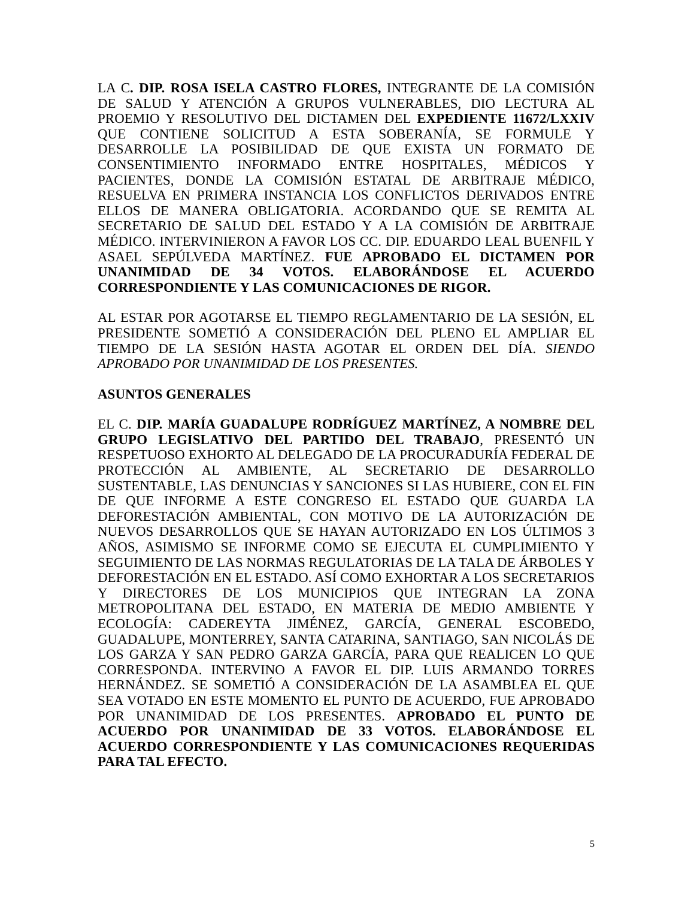LA C. DIP. ROSA ISELA CASTRO FLORES, INTEGRANTE DE LA COMISIÓN DE SALUD Y ATENCIÓN A GRUPOS VULNERABLES, DIO LECTURA AL PROEMIO Y RESOLUTIVO DEL DICTAMEN DEL EXPEDIENTE 11672/LXXIV QUE CONTIENE SOLICITUD A ESTA SOBERANÍA, SE FORMULE Y DESARROLLE LA POSIBILIDAD DE QUE EXISTA UN FORMATO DE CONSENTIMIENTO INFORMADO ENTRE HOSPITALES, MÉDICOS Y PACIENTES, DONDE LA COMISIÓN ESTATAL DE ARBITRAJE MÉDICO, RESUELVA EN PRIMERA INSTANCIA LOS CONFLICTOS DERIVADOS ENTRE ELLOS DE MANERA OBLIGATORIA. ACORDANDO QUE SE REMITA AL SECRETARIO DE SALUD DEL ESTADO Y A LA COMISIÓN DE ARBITRAJE MÉDICO. INTERVINIERON A FAVOR LOS CC. DIP. EDUARDO LEAL BUENFIL Y ASAEL SEPÚLVEDA MARTÍNEZ. FUE APROBADO EL DICTAMEN POR UNANIMIDAD DE 34 VOTOS. ELABORÁNDOSE EL ACUERDO CORRESPONDIENTE Y LAS COMUNICACIONES DE RIGOR.
AL ESTAR POR AGOTARSE EL TIEMPO REGLAMENTARIO DE LA SESIÓN, EL PRESIDENTE SOMETIÓ A CONSIDERACIÓN DEL PLENO EL AMPLIAR EL TIEMPO DE LA SESIÓN HASTA AGOTAR EL ORDEN DEL DÍA. SIENDO APROBADO POR UNANIMIDAD DE LOS PRESENTES.
ASUNTOS GENERALES
EL C. DIP. MARÍA GUADALUPE RODRÍGUEZ MARTÍNEZ, A NOMBRE DEL GRUPO LEGISLATIVO DEL PARTIDO DEL TRABAJO, PRESENTÓ UN RESPETUOSO EXHORTO AL DELEGADO DE LA PROCURADURÍA FEDERAL DE PROTECCIÓN AL AMBIENTE, AL SECRETARIO DE DESARROLLO SUSTENTABLE, LAS DENUNCIAS Y SANCIONES SI LAS HUBIERE, CON EL FIN DE QUE INFORME A ESTE CONGRESO EL ESTADO QUE GUARDA LA DEFORESTACIÓN AMBIENTAL, CON MOTIVO DE LA AUTORIZACIÓN DE NUEVOS DESARROLLOS QUE SE HAYAN AUTORIZADO EN LOS ÚLTIMOS 3 AÑOS, ASIMISMO SE INFORME COMO SE EJECUTA EL CUMPLIMIENTO Y SEGUIMIENTO DE LAS NORMAS REGULATORIAS DE LA TALA DE ÁRBOLES Y DEFORESTACIÓN EN EL ESTADO. ASÍ COMO EXHORTAR A LOS SECRETARIOS Y DIRECTORES DE LOS MUNICIPIOS QUE INTEGRAN LA ZONA METROPOLITANA DEL ESTADO, EN MATERIA DE MEDIO AMBIENTE Y ECOLOGÍA: CADEREYTA JIMÉNEZ, GARCÍA, GENERAL ESCOBEDO, GUADALUPE, MONTERREY, SANTA CATARINA, SANTIAGO, SAN NICOLÁS DE LOS GARZA Y SAN PEDRO GARZA GARCÍA, PARA QUE REALICEN LO QUE CORRESPONDA. INTERVINO A FAVOR EL DIP. LUIS ARMANDO TORRES HERNÁNDEZ. SE SOMETIÓ A CONSIDERACIÓN DE LA ASAMBLEA EL QUE SEA VOTADO EN ESTE MOMENTO EL PUNTO DE ACUERDO, FUE APROBADO POR UNANIMIDAD DE LOS PRESENTES. APROBADO EL PUNTO DE ACUERDO POR UNANIMIDAD DE 33 VOTOS. ELABORÁNDOSE EL ACUERDO CORRESPONDIENTE Y LAS COMUNICACIONES REQUERIDAS PARA TAL EFECTO.
5